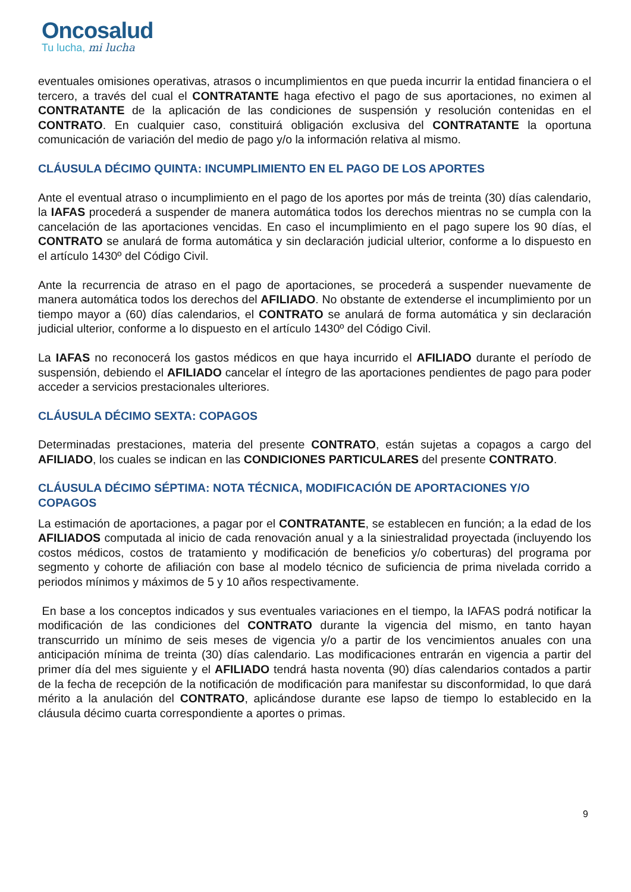Oncosalud
Tu lucha, mi lucha
eventuales omisiones operativas, atrasos o incumplimientos en que pueda incurrir la entidad financiera o el tercero, a través del cual el CONTRATANTE haga efectivo el pago de sus aportaciones, no eximen al CONTRATANTE de la aplicación de las condiciones de suspensión y resolución contenidas en el CONTRATO. En cualquier caso, constituirá obligación exclusiva del CONTRATANTE la oportuna comunicación de variación del medio de pago y/o la información relativa al mismo.
CLÁUSULA DÉCIMO QUINTA: INCUMPLIMIENTO EN EL PAGO DE LOS APORTES
Ante el eventual atraso o incumplimiento en el pago de los aportes por más de treinta (30) días calendario, la IAFAS procederá a suspender de manera automática todos los derechos mientras no se cumpla con la cancelación de las aportaciones vencidas. En caso el incumplimiento en el pago supere los 90 días, el CONTRATO se anulará de forma automática y sin declaración judicial ulterior, conforme a lo dispuesto en el artículo 1430º del Código Civil.
Ante la recurrencia de atraso en el pago de aportaciones, se procederá a suspender nuevamente de manera automática todos los derechos del AFILIADO. No obstante de extenderse el incumplimiento por un tiempo mayor a (60) días calendarios, el CONTRATO se anulará de forma automática y sin declaración judicial ulterior, conforme a lo dispuesto en el artículo 1430º del Código Civil.
La IAFAS no reconocerá los gastos médicos en que haya incurrido el AFILIADO durante el período de suspensión, debiendo el AFILIADO cancelar el íntegro de las aportaciones pendientes de pago para poder acceder a servicios prestacionales ulteriores.
CLÁUSULA DÉCIMO SEXTA: COPAGOS
Determinadas prestaciones, materia del presente CONTRATO, están sujetas a copagos a cargo del AFILIADO, los cuales se indican en las CONDICIONES PARTICULARES del presente CONTRATO.
CLÁUSULA DÉCIMO SÉPTIMA: NOTA TÉCNICA, MODIFICACIÓN DE APORTACIONES Y/O COPAGOS
La estimación de aportaciones, a pagar por el CONTRATANTE, se establecen en función; a la edad de los AFILIADOS computada al inicio de cada renovación anual y a la siniestralidad proyectada (incluyendo los costos médicos, costos de tratamiento y modificación de beneficios y/o coberturas) del programa por segmento y cohorte de afiliación con base al modelo técnico de suficiencia de prima nivelada corrido a periodos mínimos y máximos de 5 y 10 años respectivamente.
En base a los conceptos indicados y sus eventuales variaciones en el tiempo, la IAFAS podrá notificar la modificación de las condiciones del CONTRATO durante la vigencia del mismo, en tanto hayan transcurrido un mínimo de seis meses de vigencia y/o a partir de los vencimientos anuales con una anticipación mínima de treinta (30) días calendario. Las modificaciones entrarán en vigencia a partir del primer día del mes siguiente y el AFILIADO tendrá hasta noventa (90) días calendarios contados a partir de la fecha de recepción de la notificación de modificación para manifestar su disconformidad, lo que dará mérito a la anulación del CONTRATO, aplicándose durante ese lapso de tiempo lo establecido en la cláusula décimo cuarta correspondiente a aportes o primas.
9